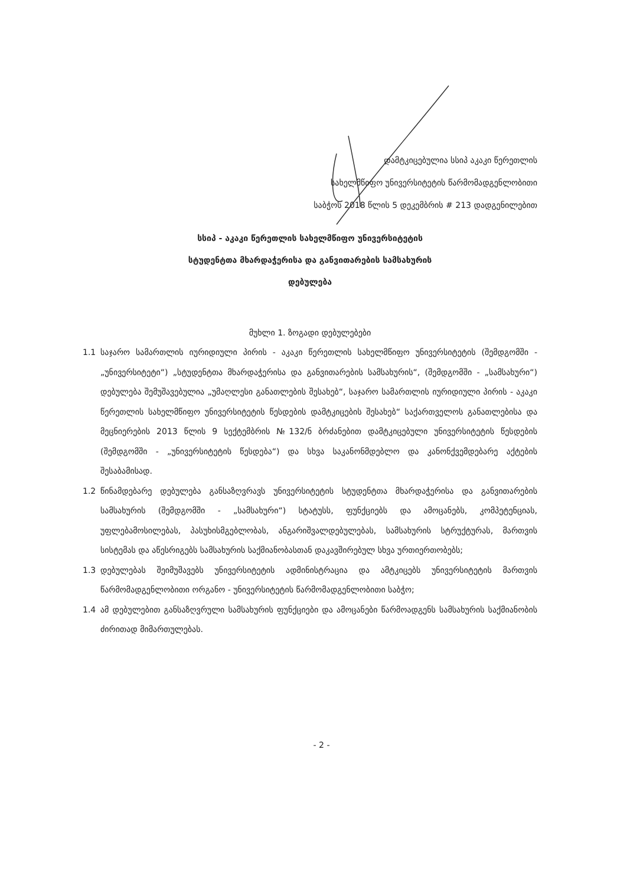დამტკიცებულია სსიპ აკაკი წერეთლის
სახელმწიფო უნივერსიტეტის წარმომადგენლობითი
საბჭოს 2018 წლის 5 დეკემბრის # 213 დადგენილებით
სსიპ - აკაკი წერეთლის სახელმწიფო უნივერსიტეტის
სტუდენტთა მხარდაჭერისა და განვითარების სამსახურის
დებულება
მუხლი 1. ზოგადი დებულებები
1.1 საჯარო სამართლის იურიდიული პირის - აკაკი წერეთლის სახელმწიფო უნივერსიტეტის (შემდგომში - „უნივერსიტეტი“) „სტუდენტთა მხარდაჭერისა და განვითარების სამსახურის“, (შემდგომში - „სამსახური“) დებულება შემუშავებულია „უმაღლესი განათლების შესახებ“, საჯარო სამართლის იურიდიული პირის - აკაკი წერეთლის სახელმწიფო უნივერსიტეტის წესდების დამტკიცების შესახებ“ საქართველოს განათლებისა და მეცნიერების 2013 წლის 9 სექტემბრის №132/ნ ბრძანებით დამტკიცებული უნივერსიტეტის წესდების (შემდგომში - „უნივერსიტეტის წესდება“) და სხვა საკანონმდებლო და კანონქვემდებარე აქტების შესაბამისად.
1.2 წინამდებარე დებულება განსაზღვრავს უნივერსიტეტის სტუდენტთა მხარდაჭერისა და განვითარების სამსახურის (შემდგომში - „სამსახური“) სტატუსს, ფუნქციებს და ამოცანებს, კომპეტენციას, უფლებამოსილებას, პასუხისმგებლობას, ანგარიშვალდებულებას, სამსახურის სტრუქტურას, მართვის სისტემას და აწესრიგებს სამსახურის საქმიანობასთან დაკავშირებულ სხვა ურთიერთობებს;
1.3 დებულებას შეიმუშავებს უნივერსიტეტის ადმინისტრაცია და ამტკიცებს უნივერსიტეტის მართვის წარმომადგენლობითი ორგანო - უნივერსიტეტის წარმომადგენლობითი საბჭო;
1.4 ამ დებულებით განსაზღვრული სამსახურის ფუნქციები და ამოცანები წარმოადგენს სამსახურის საქმიანობის ძირითად მიმართულებას.
- 2 -